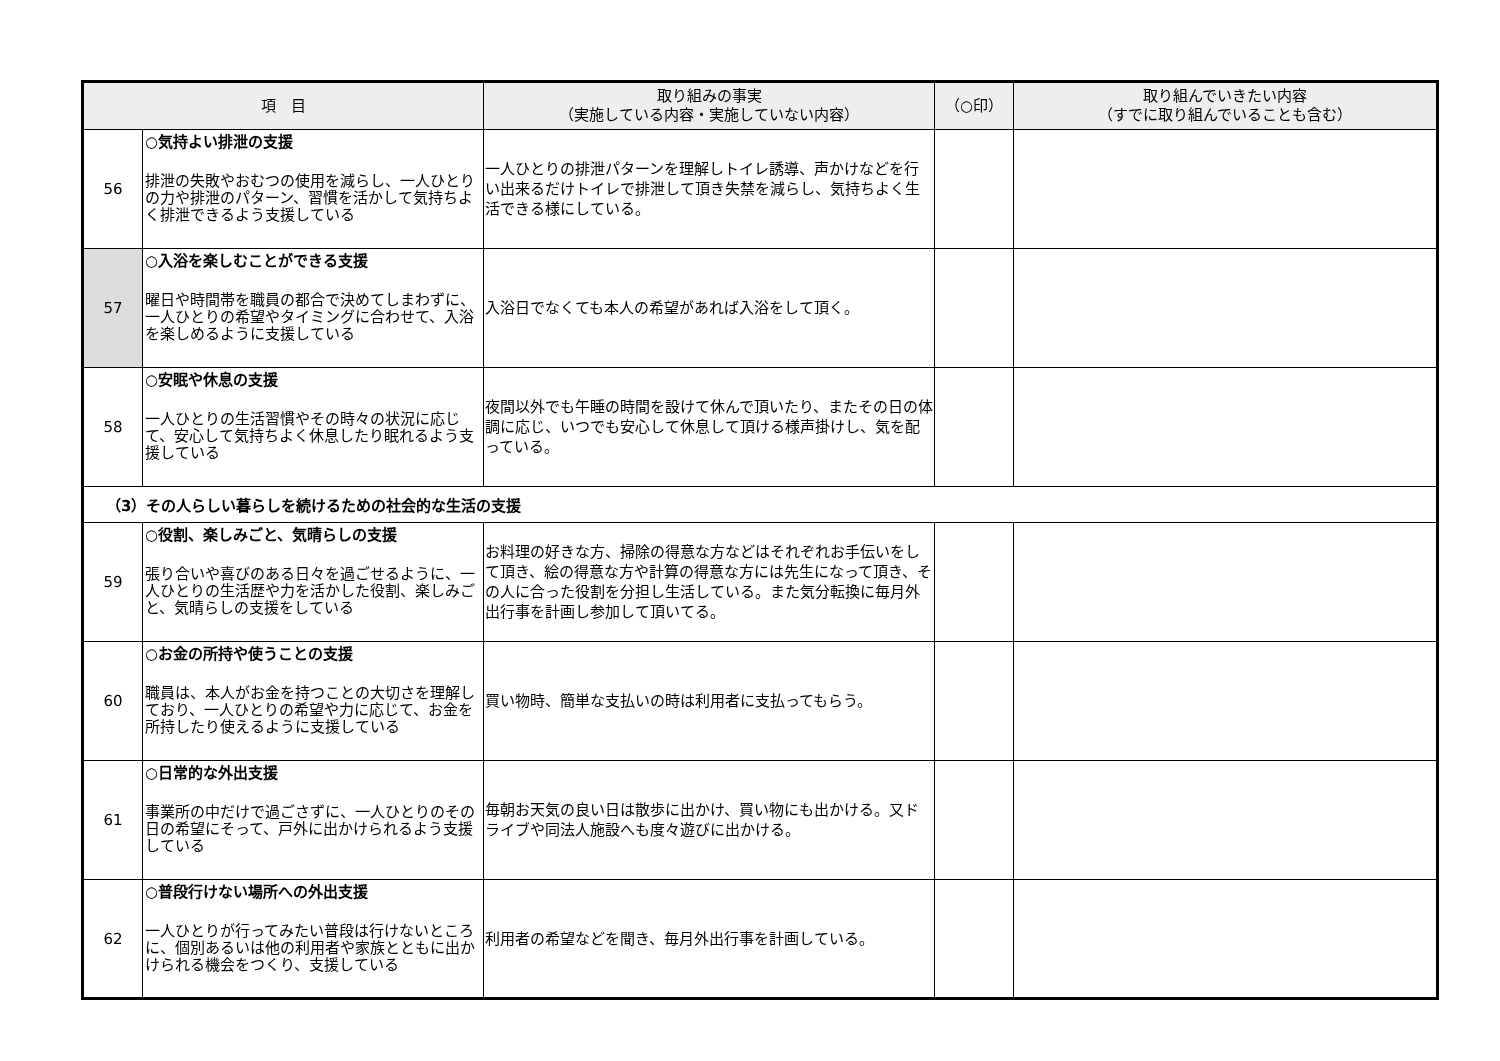| 項 目 | | 取り組みの事実 （実施している内容・実施していない内容） | （○印） | 取り組んでいきたい内容 （すでに取り組んでいることも含む） |
| --- | --- | --- | --- | --- |
| 56 | ○気持よい排泄の支援 排泄の失敗やおむつの使用を減らし、一人ひとりの力や排泄のパターン、習慣を活かして気持ちよく排泄できるよう支援している | 一人ひとりの排泄パターンを理解しトイレ誘導、声かけなどを行い出来るだけトイレで排泄して頂き失禁を減らし、気持ちよく生活できる様にしている。 | | |
| 57 | ○入浴を楽しむことができる支援 曜日や時間帯を職員の都合で決めてしまわずに、一人ひとりの希望やタイミングに合わせて、入浴を楽しめるように支援している | 入浴日でなくても本人の希望があれば入浴をして頂く。 | | |
| 58 | ○安眠や休息の支援 一人ひとりの生活習慣やその時々の状況に応じて、安心して気持ちよく休息したり眠れるよう支援している | 夜間以外でも午睡の時間を設けて休んで頂いたり、またその日の体調に応じ、いつでも安心して休息して頂ける様声掛けし、気を配っている。 | | |
| （3）その人らしい暮らしを続けるための社会的な生活の支援 | | | | |
| 59 | ○役割、楽しみごと、気晴らしの支援 張り合いや喜びのある日々を過ごせるように、一人ひとりの生活歴や力を活かした役割、楽しみごと、気晴らしの支援をしている | お料理の好きな方、掃除の得意な方などはそれぞれお手伝いをして頂き、絵の得意な方や計算の得意な方には先生になって頂き、その人に合った役割を分担し生活している。また気分転換に毎月外出行事を計画し参加して頂いてる。 | | |
| 60 | ○お金の所持や使うことの支援 職員は、本人がお金を持つことの大切さを理解しており、一人ひとりの希望や力に応じて、お金を所持したり使えるように支援している | 買い物時、簡単な支払いの時は利用者に支払ってもらう。 | | |
| 61 | ○日常的な外出支援 事業所の中だけで過ごさずに、一人ひとりのその日の希望にそって、戸外に出かけられるよう支援している | 毎朝お天気の良い日は散歩に出かけ、買い物にも出かける。又ドライブや同法人施設へも度々遊びに出かける。 | | |
| 62 | ○普段行けない場所への外出支援 一人ひとりが行ってみたい普段は行けないところに、個別あるいは他の利用者や家族とともに出かけられる機会をつくり、支援している | 利用者の希望などを聞き、毎月外出行事を計画している。 | | |